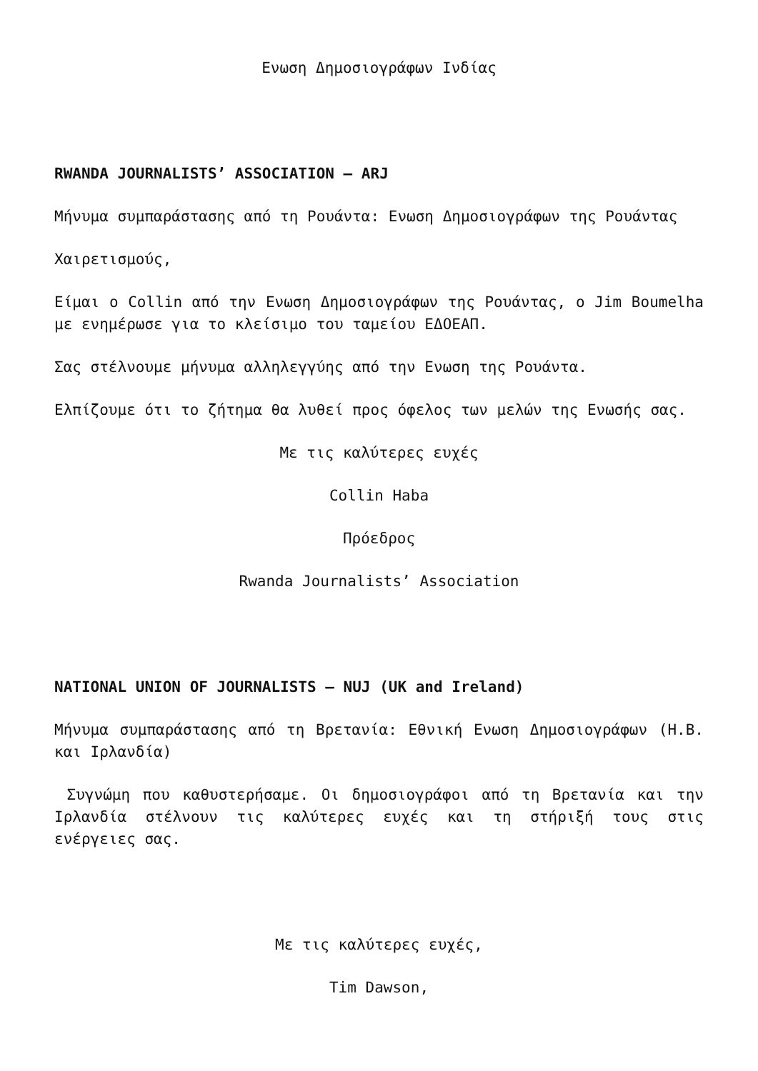Ενωση Δημοσιογράφων Ινδίας
RWANDA JOURNALISTS’ ASSOCIATION – ARJ
Μήνυμα συμπαράστασης από τη Ρουάντα: Ενωση Δημοσιογράφων της Ρουάντας
Χαιρετισμούς,
Είμαι ο Collin από την Ενωση Δημοσιογράφων της Ρουάντας, ο Jim Boumelha με ενημέρωσε για το κλείσιμο του ταμείου ΕΔΟΕΑΠ.
Σας στέλνουμε μήνυμα αλληλεγγύης από την Ενωση της Ρουάντα.
Ελπίζουμε ότι το ζήτημα θα λυθεί προς όφελος των μελών της Ενωσής σας.
Με τις καλύτερες ευχές
Collin Haba
Πρόεδρος
Rwanda Journalists’ Association
NATIONAL UNION OF JOURNALISTS – NUJ (UK and Ireland)
Μήνυμα συμπαράστασης από τη Βρετανία: Εθνική Ενωση Δημοσιογράφων (Η.Β. και Ιρλανδία)
Συγνώμη που καθυστερήσαμε. Οι δημοσιογράφοι από τη Βρετανία και την Ιρλανδία στέλνουν τις καλύτερες ευχές και τη στήριξή τους στις ενέργειες σας.
Με τις καλύτερες ευχές,
Tim Dawson,